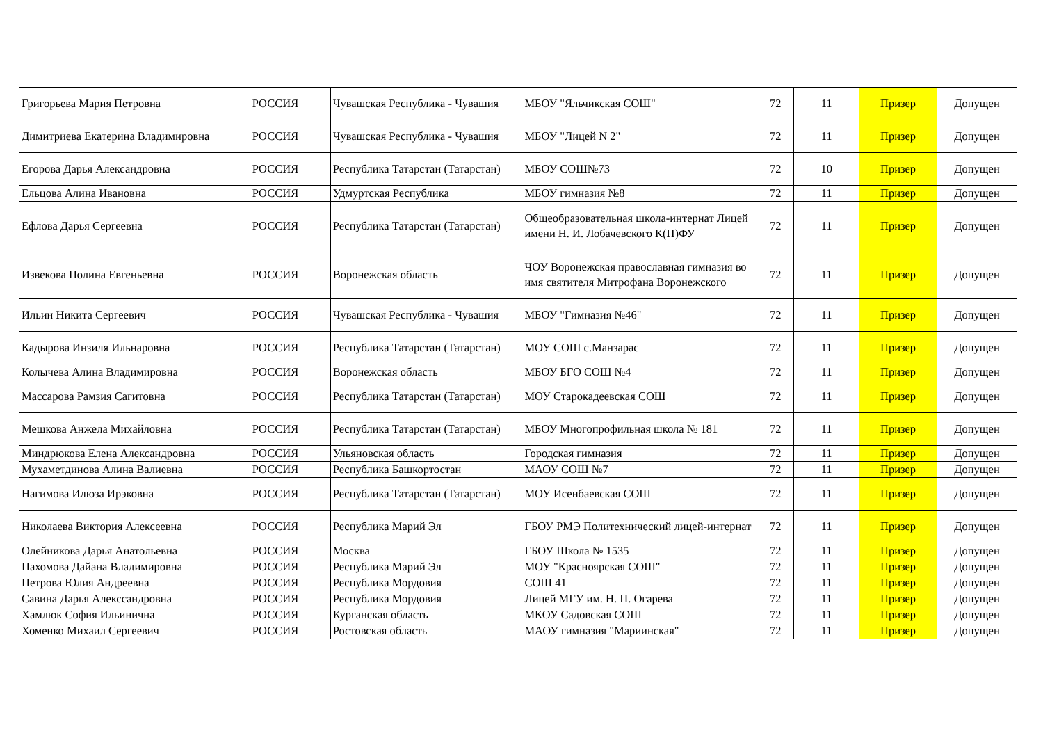| Григорьева Мария Петровна | РОССИЯ | Чувашская Республика - Чувашия | МБОУ "Яльчикская СОШ" | 72 | 11 | Призер | Допущен |
| Димитриева Екатерина Владимировна | РОССИЯ | Чувашская Республика - Чувашия | МБОУ "Лицей N 2" | 72 | 11 | Призер | Допущен |
| Егорова Дарья Александровна | РОССИЯ | Республика Татарстан (Татарстан) | МБОУ СОШ№73 | 72 | 10 | Призер | Допущен |
| Ельцова Алина Ивановна | РОССИЯ | Удмуртская Республика | МБОУ гимназия №8 | 72 | 11 | Призер | Допущен |
| Ефлова Дарья Сергеевна | РОССИЯ | Республика Татарстан (Татарстан) | Общеобразовательная школа-интернат Лицей имени Н. И. Лобачевского К(П)ФУ | 72 | 11 | Призер | Допущен |
| Извекова Полина Евгеньевна | РОССИЯ | Воронежская область | ЧОУ Воронежская православная гимназия во имя святителя Митрофана Воронежского | 72 | 11 | Призер | Допущен |
| Ильин Никита Сергеевич | РОССИЯ | Чувашская Республика - Чувашия | МБОУ "Гимназия №46" | 72 | 11 | Призер | Допущен |
| Кадырова Инзиля Ильнаровна | РОССИЯ | Республика Татарстан (Татарстан) | МОУ СОШ с.Манзарас | 72 | 11 | Призер | Допущен |
| Колычева Алина Владимировна | РОССИЯ | Воронежская область | МБОУ БГО СОШ №4 | 72 | 11 | Призер | Допущен |
| Массарова Рамзия Сагитовна | РОССИЯ | Республика Татарстан (Татарстан) | МОУ Старокадеевская СОШ | 72 | 11 | Призер | Допущен |
| Мешкова Анжела Михайловна | РОССИЯ | Республика Татарстан (Татарстан) | МБОУ Многопрофильная школа № 181 | 72 | 11 | Призер | Допущен |
| Миндрюкова Елена Александровна | РОССИЯ | Ульяновская область | Городская гимназия | 72 | 11 | Призер | Допущен |
| Мухаметдинова Алина Валиевна | РОССИЯ | Республика Башкортостан | МАОУ СОШ №7 | 72 | 11 | Призер | Допущен |
| Нагимова Илюза Ирэковна | РОССИЯ | Республика Татарстан (Татарстан) | МОУ Исенбаевская СОШ | 72 | 11 | Призер | Допущен |
| Николаева Виктория Алексеевна | РОССИЯ | Республика Марий Эл | ГБОУ РМЭ Политехнический лицей-интернат | 72 | 11 | Призер | Допущен |
| Олейникова Дарья Анатольевна | РОССИЯ | Москва | ГБОУ Школа № 1535 | 72 | 11 | Призер | Допущен |
| Пахомова Дайана Владимировна | РОССИЯ | Республика Марий Эл | МОУ "Красноярская СОШ" | 72 | 11 | Призер | Допущен |
| Петрова Юлия Андреевна | РОССИЯ | Республика Мордовия | СОШ 41 | 72 | 11 | Призер | Допущен |
| Савина Дарья Алексcандровна | РОССИЯ | Республика Мордовия | Лицей МГУ им. Н. П. Огарева | 72 | 11 | Призер | Допущен |
| Хамлюк София Ильинична | РОССИЯ | Курганская область | МКОУ Садовская СОШ | 72 | 11 | Призер | Допущен |
| Хоменко Михаил Сергеевич | РОССИЯ | Ростовская область | МАОУ гимназия "Мариинская" | 72 | 11 | Призер | Допущен |